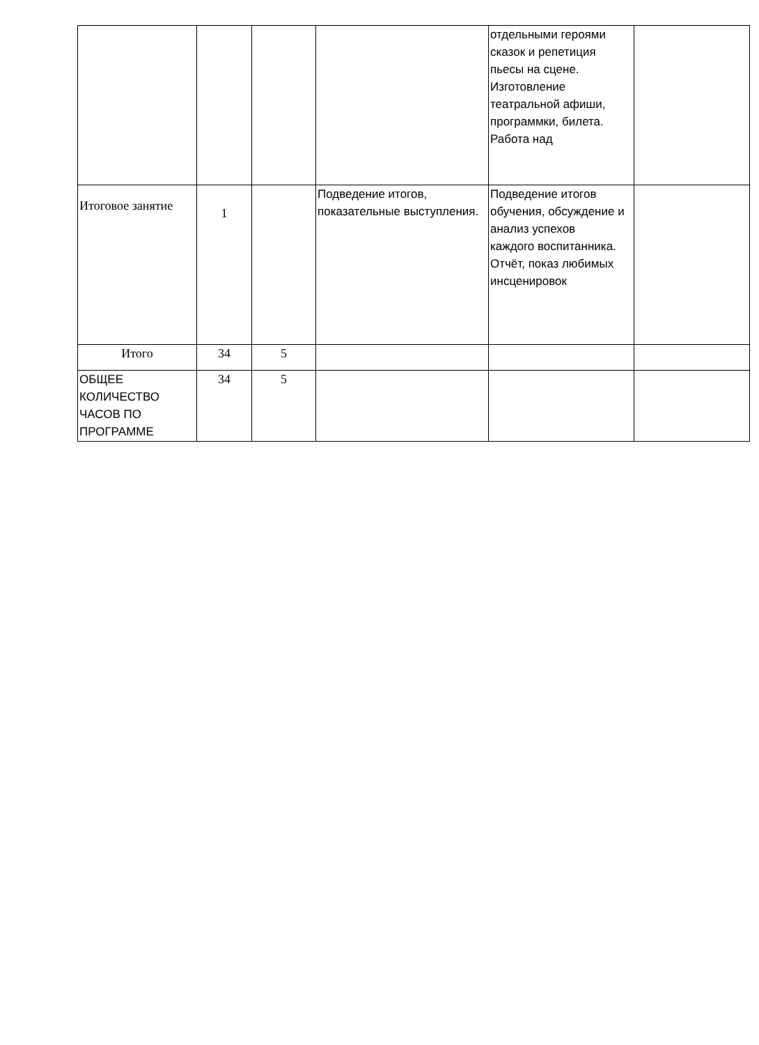| | | | | отдельными героями сказок и репетиция пьесы на сцене. Изготовление театральной афиши, программки, билета. Работа над | |
| Итоговое занятие | 1 | | Подведение итогов, показательные выступления. | Подведение итогов обучения, обсуждение и анализ успехов каждого воспитанника. Отчёт, показ любимых инсценировок | |
| Итого | 34 | 5 | | | |
| ОБЩЕЕ КОЛИЧЕСТВО ЧАСОВ ПО ПРОГРАММЕ | 34 | 5 | | | |